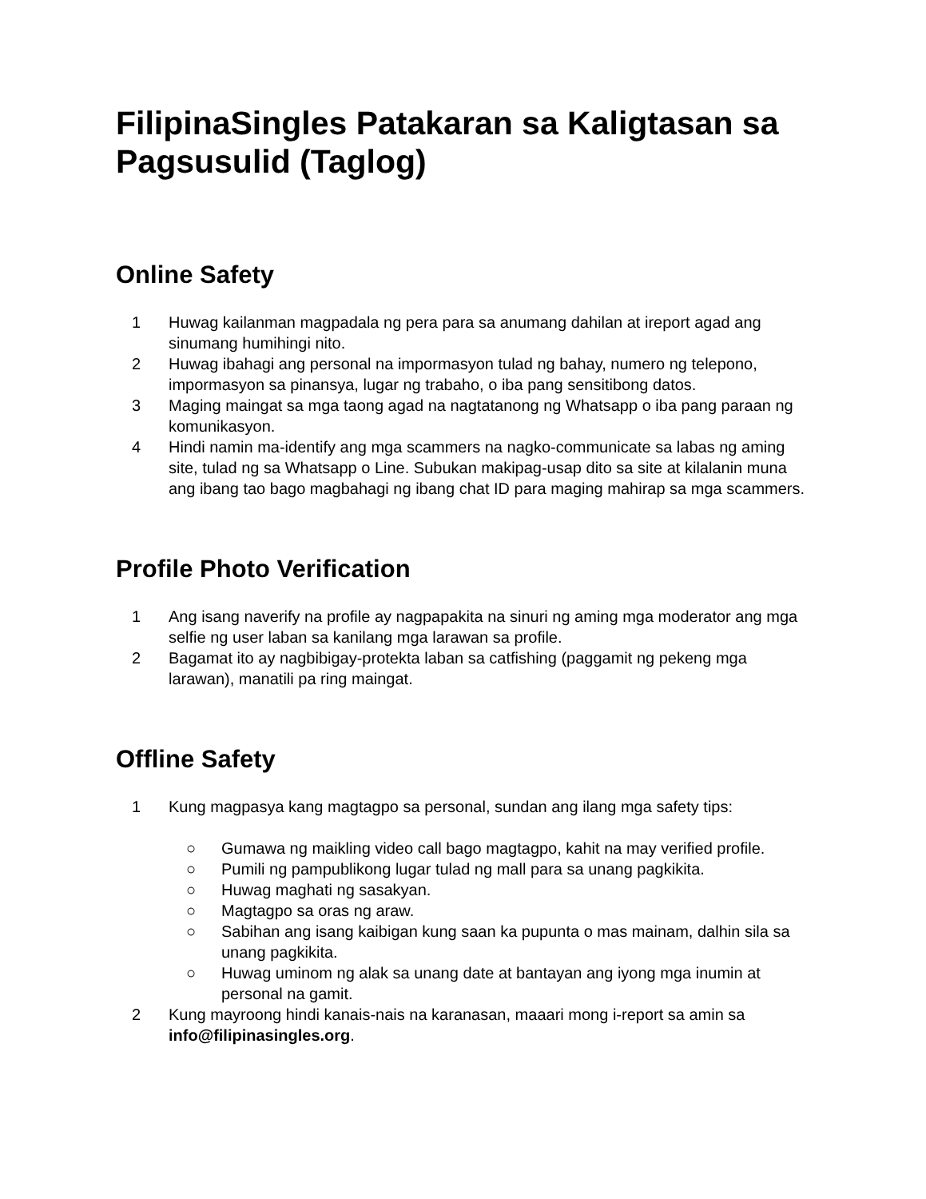FilipinaSingles Patakaran sa Kaligtasan sa Pagsusulid (Taglog)
Online Safety
1 Huwag kailanman magpadala ng pera para sa anumang dahilan at ireport agad ang sinumang humihingi nito.
2 Huwag ibahagi ang personal na impormasyon tulad ng bahay, numero ng telepono, impormasyon sa pinansya, lugar ng trabaho, o iba pang sensitibong datos.
3 Maging maingat sa mga taong agad na nagtatanong ng Whatsapp o iba pang paraan ng komunikasyon.
4 Hindi namin ma-identify ang mga scammers na nagko-communicate sa labas ng aming site, tulad ng sa Whatsapp o Line. Subukan makipag-usap dito sa site at kilalanin muna ang ibang tao bago magbahagi ng ibang chat ID para maging mahirap sa mga scammers.
Profile Photo Verification
1 Ang isang naverify na profile ay nagpapakita na sinuri ng aming mga moderator ang mga selfie ng user laban sa kanilang mga larawan sa profile.
2 Bagamat ito ay nagbibigay-protekta laban sa catfishing (paggamit ng pekeng mga larawan), manatili pa ring maingat.
Offline Safety
1 Kung magpasya kang magtagpo sa personal, sundan ang ilang mga safety tips:
○ Gumawa ng maikling video call bago magtagpo, kahit na may verified profile.
○ Pumili ng pampublikong lugar tulad ng mall para sa unang pagkikita.
○ Huwag maghati ng sasakyan.
○ Magtagpo sa oras ng araw.
○ Sabihan ang isang kaibigan kung saan ka pupunta o mas mainam, dalhin sila sa unang pagkikita.
○ Huwag uminom ng alak sa unang date at bantayan ang iyong mga inumin at personal na gamit.
2 Kung mayroong hindi kanais-nais na karanasan, maaari mong i-report sa amin sa info@filipinasingles.org.